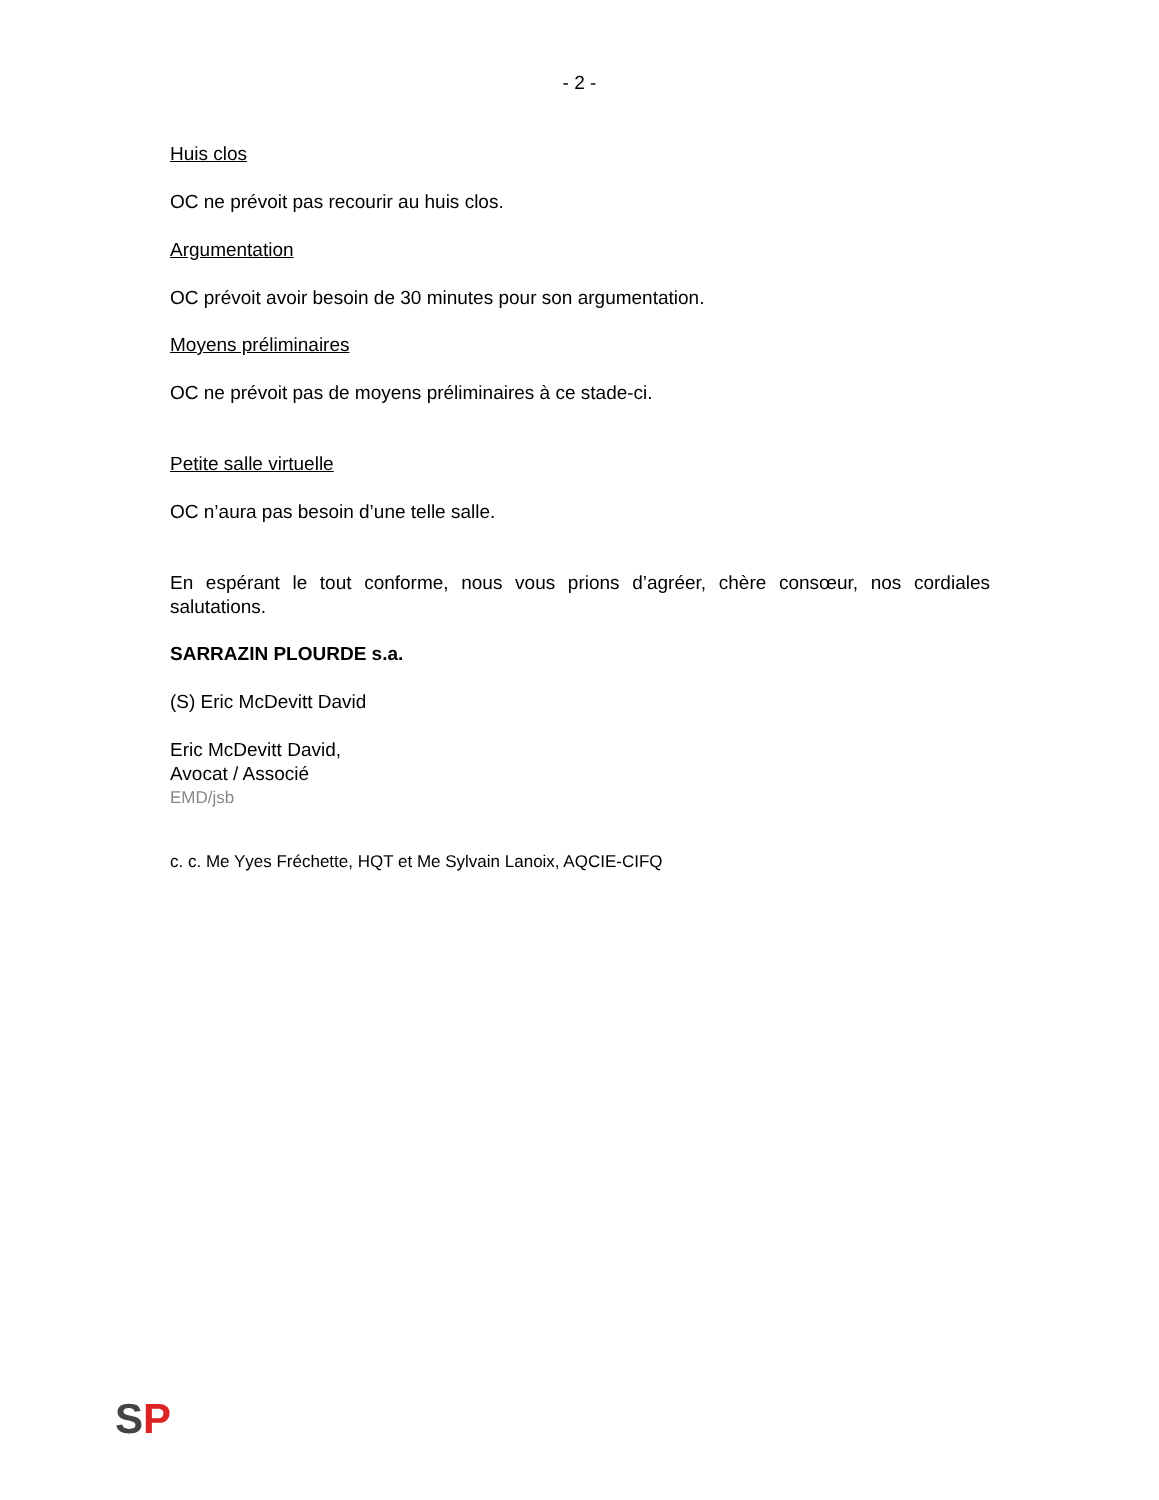- 2 -
Huis clos
OC ne prévoit pas recourir au huis clos.
Argumentation
OC prévoit avoir besoin de 30 minutes pour son argumentation.
Moyens préliminaires
OC ne prévoit pas de moyens préliminaires à ce stade-ci.
Petite salle virtuelle
OC n’aura pas besoin d’une telle salle.
En espérant le tout conforme, nous vous prions d’agréer, chère consœur, nos cordiales salutations.
SARRAZIN PLOURDE s.a.
(S) Eric McDevitt David
Eric McDevitt David,
Avocat / Associé
EMD/jsb
c. c. Me Yyes Fréchette, HQT et Me Sylvain Lanoix, AQCIE-CIFQ
SP